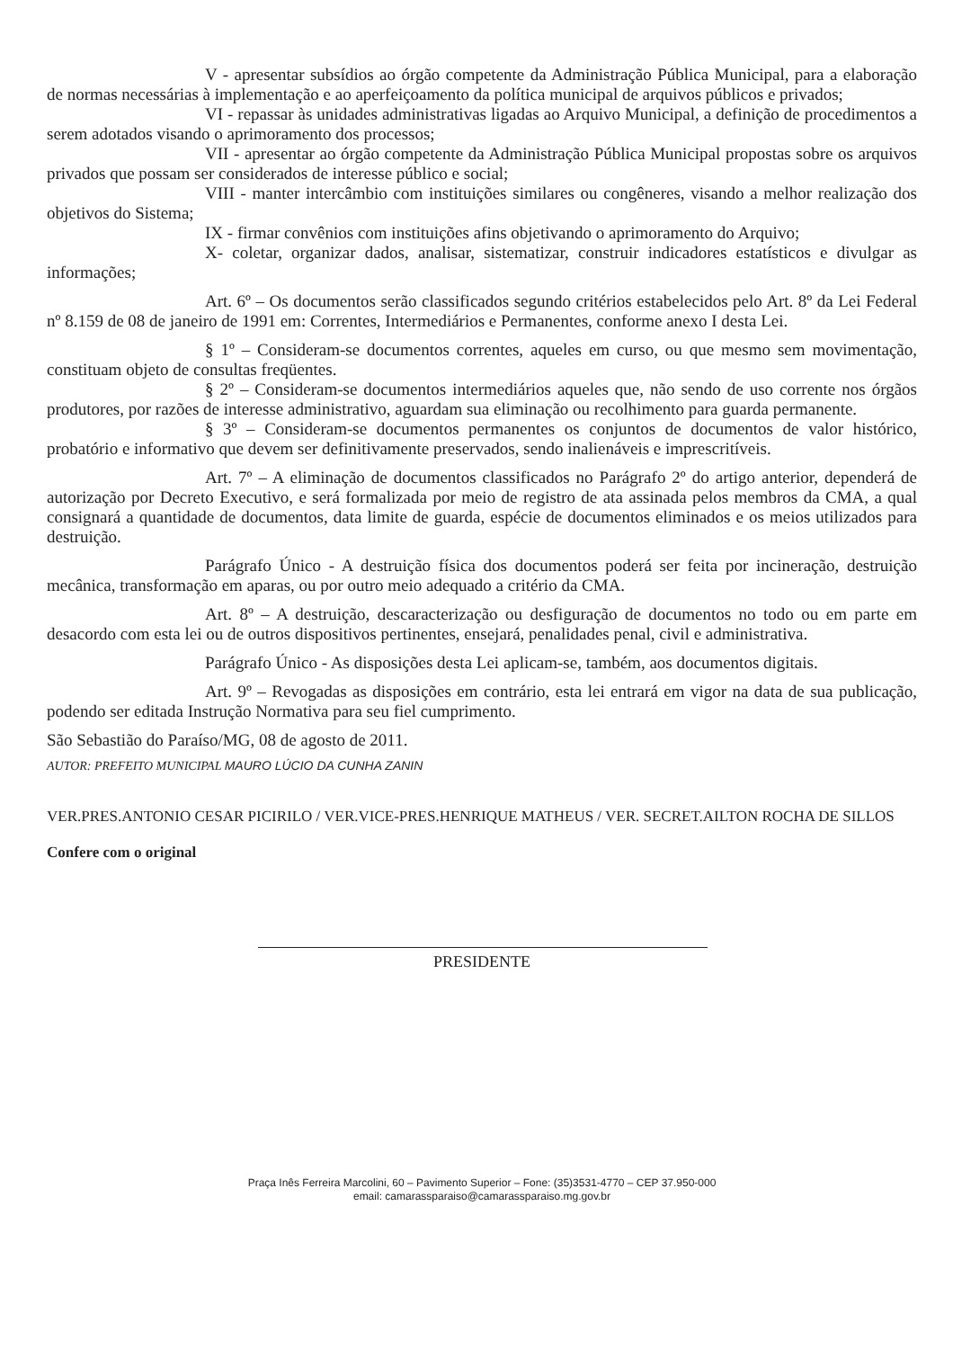V - apresentar subsídios ao órgão competente da Administração Pública Municipal, para a elaboração de normas necessárias à implementação e ao aperfeiçoamento da política municipal de arquivos públicos e privados;
VI - repassar às unidades administrativas ligadas ao Arquivo Municipal, a definição de procedimentos a serem adotados visando o aprimoramento dos processos;
VII - apresentar ao órgão competente da Administração Pública Municipal propostas sobre os arquivos privados que possam ser considerados de interesse público e social;
VIII - manter intercâmbio com instituições similares ou congêneres, visando a melhor realização dos objetivos do Sistema;
IX - firmar convênios com instituições afins objetivando o aprimoramento do Arquivo;
X- coletar, organizar dados, analisar, sistematizar, construir indicadores estatísticos e divulgar as informações;
Art. 6º – Os documentos serão classificados segundo critérios estabelecidos pelo Art. 8º da Lei Federal nº 8.159 de 08 de janeiro de 1991 em: Correntes, Intermediários e Permanentes, conforme anexo I desta Lei.
§ 1º – Consideram-se documentos correntes, aqueles em curso, ou que mesmo sem movimentação, constituam objeto de consultas freqüentes.
§ 2º – Consideram-se documentos intermediários aqueles que, não sendo de uso corrente nos órgãos produtores, por razões de interesse administrativo, aguardam sua eliminação ou recolhimento para guarda permanente.
§ 3º – Consideram-se documentos permanentes os conjuntos de documentos de valor histórico, probatório e informativo que devem ser definitivamente preservados, sendo inalienáveis e imprescritíveis.
Art. 7º – A eliminação de documentos classificados no Parágrafo 2º do artigo anterior, dependerá de autorização por Decreto Executivo, e será formalizada por meio de registro de ata assinada pelos membros da CMA, a qual consignará a quantidade de documentos, data limite de guarda, espécie de documentos eliminados e os meios utilizados para destruição.
Parágrafo Único - A destruição física dos documentos poderá ser feita por incineração, destruição mecânica, transformação em aparas, ou por outro meio adequado a critério da CMA.
Art. 8º – A destruição, descaracterização ou desfiguração de documentos no todo ou em parte em desacordo com esta lei ou de outros dispositivos pertinentes, ensejará, penalidades penal, civil e administrativa.
Parágrafo Único - As disposições desta Lei aplicam-se, também, aos documentos digitais.
Art. 9º – Revogadas as disposições em contrário, esta lei entrará em vigor na data de sua publicação, podendo ser editada Instrução Normativa para seu fiel cumprimento.
São Sebastião do Paraíso/MG, 08 de agosto de 2011.
AUTOR: PREFEITO MUNICIPAL MAURO LÚCIO DA CUNHA ZANIN
VER.PRES.ANTONIO CESAR PICIRILO / VER.VICE-PRES.HENRIQUE MATHEUS / VER. SECRET.AILTON ROCHA DE SILLOS
Confere com o original
PRESIDENTE
Praça Inês Ferreira Marcolini, 60 – Pavimento Superior – Fone: (35)3531-4770 – CEP 37.950-000
email: camarassparaiso@camarassparaiso.mg.gov.br